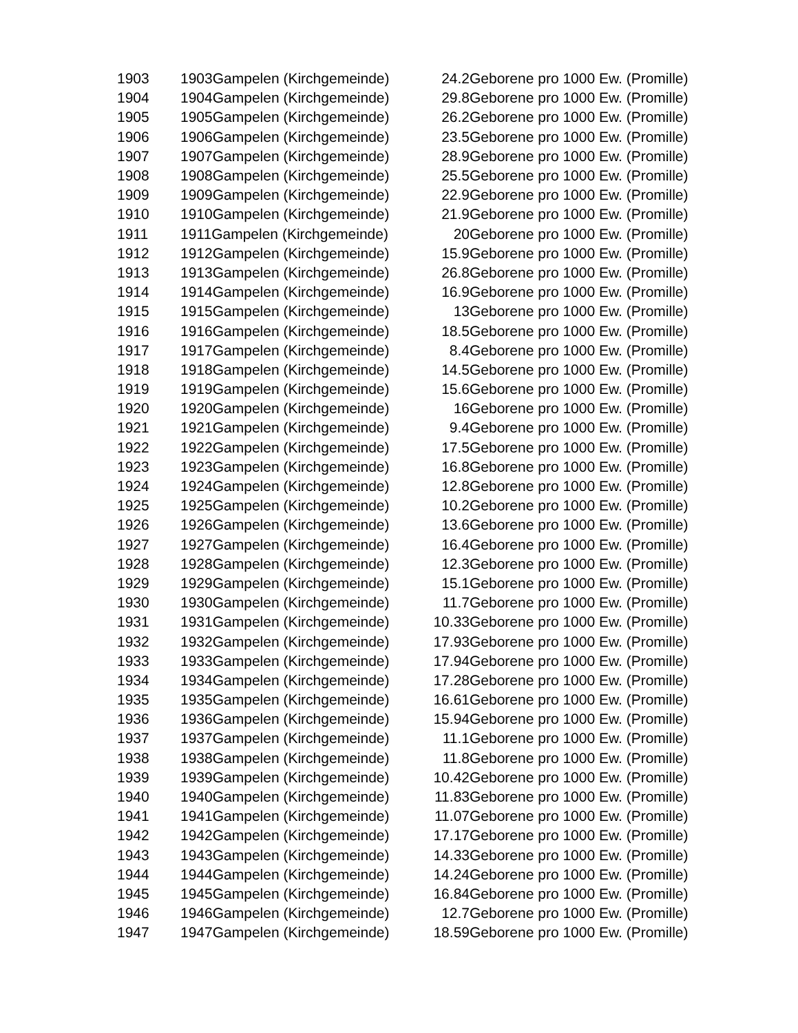| 1903 | 1903Gampelen (Kirchgemeinde) | 24.2 | Geborene pro 1000 Ew. (Promille) |
| 1904 | 1904Gampelen (Kirchgemeinde) | 29.8 | Geborene pro 1000 Ew. (Promille) |
| 1905 | 1905Gampelen (Kirchgemeinde) | 26.2 | Geborene pro 1000 Ew. (Promille) |
| 1906 | 1906Gampelen (Kirchgemeinde) | 23.5 | Geborene pro 1000 Ew. (Promille) |
| 1907 | 1907Gampelen (Kirchgemeinde) | 28.9 | Geborene pro 1000 Ew. (Promille) |
| 1908 | 1908Gampelen (Kirchgemeinde) | 25.5 | Geborene pro 1000 Ew. (Promille) |
| 1909 | 1909Gampelen (Kirchgemeinde) | 22.9 | Geborene pro 1000 Ew. (Promille) |
| 1910 | 1910Gampelen (Kirchgemeinde) | 21.9 | Geborene pro 1000 Ew. (Promille) |
| 1911 | 1911Gampelen (Kirchgemeinde) | 20 | Geborene pro 1000 Ew. (Promille) |
| 1912 | 1912Gampelen (Kirchgemeinde) | 15.9 | Geborene pro 1000 Ew. (Promille) |
| 1913 | 1913Gampelen (Kirchgemeinde) | 26.8 | Geborene pro 1000 Ew. (Promille) |
| 1914 | 1914Gampelen (Kirchgemeinde) | 16.9 | Geborene pro 1000 Ew. (Promille) |
| 1915 | 1915Gampelen (Kirchgemeinde) | 13 | Geborene pro 1000 Ew. (Promille) |
| 1916 | 1916Gampelen (Kirchgemeinde) | 18.5 | Geborene pro 1000 Ew. (Promille) |
| 1917 | 1917Gampelen (Kirchgemeinde) | 8.4 | Geborene pro 1000 Ew. (Promille) |
| 1918 | 1918Gampelen (Kirchgemeinde) | 14.5 | Geborene pro 1000 Ew. (Promille) |
| 1919 | 1919Gampelen (Kirchgemeinde) | 15.6 | Geborene pro 1000 Ew. (Promille) |
| 1920 | 1920Gampelen (Kirchgemeinde) | 16 | Geborene pro 1000 Ew. (Promille) |
| 1921 | 1921Gampelen (Kirchgemeinde) | 9.4 | Geborene pro 1000 Ew. (Promille) |
| 1922 | 1922Gampelen (Kirchgemeinde) | 17.5 | Geborene pro 1000 Ew. (Promille) |
| 1923 | 1923Gampelen (Kirchgemeinde) | 16.8 | Geborene pro 1000 Ew. (Promille) |
| 1924 | 1924Gampelen (Kirchgemeinde) | 12.8 | Geborene pro 1000 Ew. (Promille) |
| 1925 | 1925Gampelen (Kirchgemeinde) | 10.2 | Geborene pro 1000 Ew. (Promille) |
| 1926 | 1926Gampelen (Kirchgemeinde) | 13.6 | Geborene pro 1000 Ew. (Promille) |
| 1927 | 1927Gampelen (Kirchgemeinde) | 16.4 | Geborene pro 1000 Ew. (Promille) |
| 1928 | 1928Gampelen (Kirchgemeinde) | 12.3 | Geborene pro 1000 Ew. (Promille) |
| 1929 | 1929Gampelen (Kirchgemeinde) | 15.1 | Geborene pro 1000 Ew. (Promille) |
| 1930 | 1930Gampelen (Kirchgemeinde) | 11.7 | Geborene pro 1000 Ew. (Promille) |
| 1931 | 1931Gampelen (Kirchgemeinde) | 10.33 | Geborene pro 1000 Ew. (Promille) |
| 1932 | 1932Gampelen (Kirchgemeinde) | 17.93 | Geborene pro 1000 Ew. (Promille) |
| 1933 | 1933Gampelen (Kirchgemeinde) | 17.94 | Geborene pro 1000 Ew. (Promille) |
| 1934 | 1934Gampelen (Kirchgemeinde) | 17.28 | Geborene pro 1000 Ew. (Promille) |
| 1935 | 1935Gampelen (Kirchgemeinde) | 16.61 | Geborene pro 1000 Ew. (Promille) |
| 1936 | 1936Gampelen (Kirchgemeinde) | 15.94 | Geborene pro 1000 Ew. (Promille) |
| 1937 | 1937Gampelen (Kirchgemeinde) | 11.1 | Geborene pro 1000 Ew. (Promille) |
| 1938 | 1938Gampelen (Kirchgemeinde) | 11.8 | Geborene pro 1000 Ew. (Promille) |
| 1939 | 1939Gampelen (Kirchgemeinde) | 10.42 | Geborene pro 1000 Ew. (Promille) |
| 1940 | 1940Gampelen (Kirchgemeinde) | 11.83 | Geborene pro 1000 Ew. (Promille) |
| 1941 | 1941Gampelen (Kirchgemeinde) | 11.07 | Geborene pro 1000 Ew. (Promille) |
| 1942 | 1942Gampelen (Kirchgemeinde) | 17.17 | Geborene pro 1000 Ew. (Promille) |
| 1943 | 1943Gampelen (Kirchgemeinde) | 14.33 | Geborene pro 1000 Ew. (Promille) |
| 1944 | 1944Gampelen (Kirchgemeinde) | 14.24 | Geborene pro 1000 Ew. (Promille) |
| 1945 | 1945Gampelen (Kirchgemeinde) | 16.84 | Geborene pro 1000 Ew. (Promille) |
| 1946 | 1946Gampelen (Kirchgemeinde) | 12.7 | Geborene pro 1000 Ew. (Promille) |
| 1947 | 1947Gampelen (Kirchgemeinde) | 18.59 | Geborene pro 1000 Ew. (Promille) |